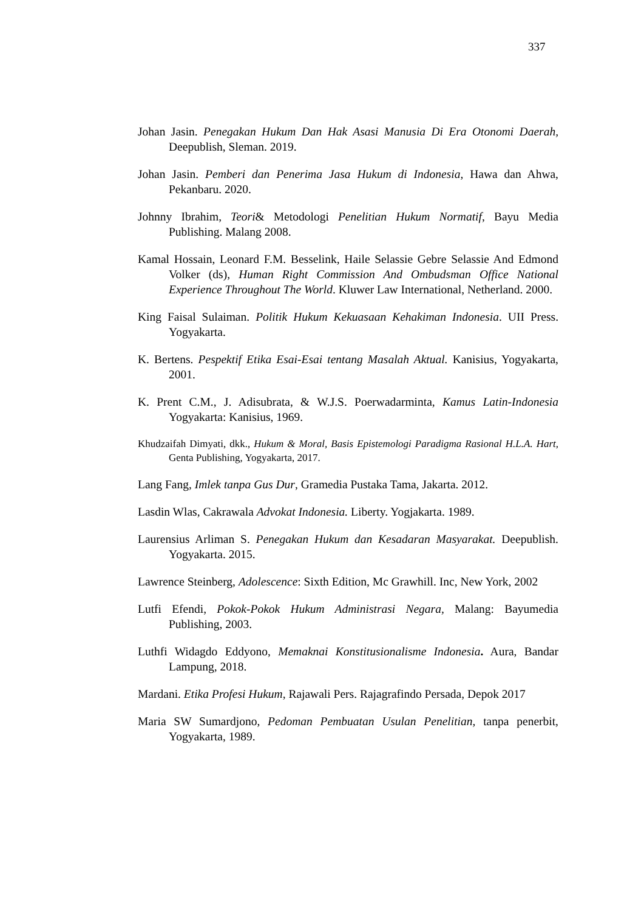337
Johan Jasin. Penegakan Hukum Dan Hak Asasi Manusia Di Era Otonomi Daerah, Deepublish, Sleman. 2019.
Johan Jasin. Pemberi dan Penerima Jasa Hukum di Indonesia, Hawa dan Ahwa, Pekanbaru. 2020.
Johnny Ibrahim, Teori& Metodologi Penelitian Hukum Normatif, Bayu Media Publishing. Malang 2008.
Kamal Hossain, Leonard F.M. Besselink, Haile Selassie Gebre Selassie And Edmond Volker (ds), Human Right Commission And Ombudsman Office National Experience Throughout The World. Kluwer Law International, Netherland. 2000.
King Faisal Sulaiman. Politik Hukum Kekuasaan Kehakiman Indonesia. UII Press. Yogyakarta.
K. Bertens. Pespektif Etika Esai-Esai tentang Masalah Aktual. Kanisius, Yogyakarta, 2001.
K. Prent C.M., J. Adisubrata, & W.J.S. Poerwadarminta, Kamus Latin-Indonesia Yogyakarta: Kanisius, 1969.
Khudzaifah Dimyati, dkk., Hukum & Moral, Basis Epistemologi Paradigma Rasional H.L.A. Hart, Genta Publishing, Yogyakarta, 2017.
Lang Fang, Imlek tanpa Gus Dur, Gramedia Pustaka Tama, Jakarta. 2012.
Lasdin Wlas, Cakrawala Advokat Indonesia. Liberty. Yogjakarta. 1989.
Laurensius Arliman S. Penegakan Hukum dan Kesadaran Masyarakat. Deepublish. Yogyakarta. 2015.
Lawrence Steinberg, Adolescence: Sixth Edition, Mc Grawhill. Inc, New York, 2002
Lutfi Efendi, Pokok-Pokok Hukum Administrasi Negara, Malang: Bayumedia Publishing, 2003.
Luthfi Widagdo Eddyono, Memaknai Konstitusionalisme Indonesia. Aura, Bandar Lampung, 2018.
Mardani. Etika Profesi Hukum, Rajawali Pers. Rajagrafindo Persada, Depok 2017
Maria SW Sumardjono, Pedoman Pembuatan Usulan Penelitian, tanpa penerbit, Yogyakarta, 1989.